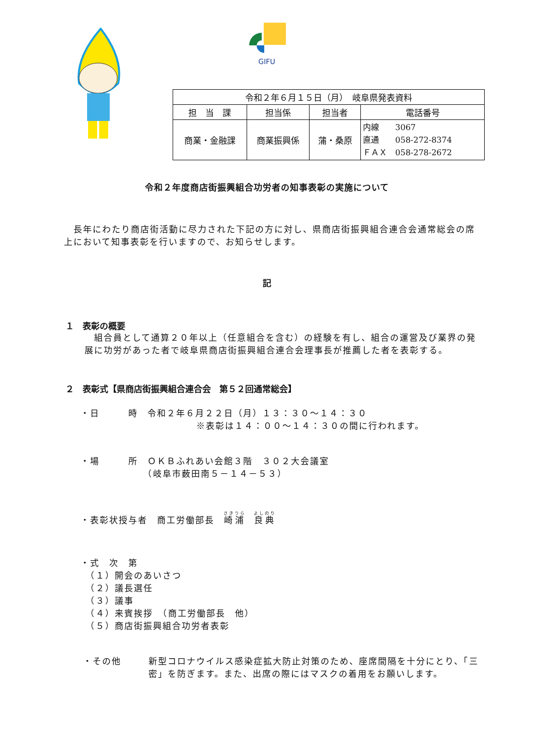GIFU
| 令和２年６月１５日（月） 岐阜県発表資料 | | | |
| 担 当 課 | 担当係 | 担当者 | 電話番号 |
| 商業・金融課 | 商業振興係 | 蒲・桑原 | 内線 3067 直通 058-272-8374 ＦＡＸ 058-278-2672 |
令和２年度商店街振興組合功労者の知事表彰の実施について
　長年にわたり商店街活動に尽力された下記の方に対し、県商店街振興組合連合会通常総会の席上において知事表彰を行いますので、お知らせします。
記
１　表彰の概要
　組合員として通算２０年以上（任意組合を含む）の経験を有し、組合の運営及び業界の発展に功労があった者で岐阜県商店街振興組合連合会理事長が推薦した者を表彰する。
２　表彰式【県商店街振興組合連合会　第５２回通常総会】
・日　　　時　令和２年６月２２日（月）１３：３０～１４：３０
※表彰は１４：００～１４：３０の間に行われます。
・場　　　所　ＯＫＢふれあい会館３階　３０２大会議室
　　　　　　　（岐阜市薮田南５－１４－５３）
・表彰状授与者　商工労働部長　崎浦　良典
・式　次　第
　（１）開会のあいさつ
　（２）議長選任
　（３）議事
　（４）来賓挨拶　（商工労働部長　他）
　（５）商店街振興組合功労者表彰
・その他 新型コロナウイルス感染症拡大防止対策のため、座席間隔を十分にとり、「三密」を防ぎます。また、出席の際にはマスクの着用をお願いします。